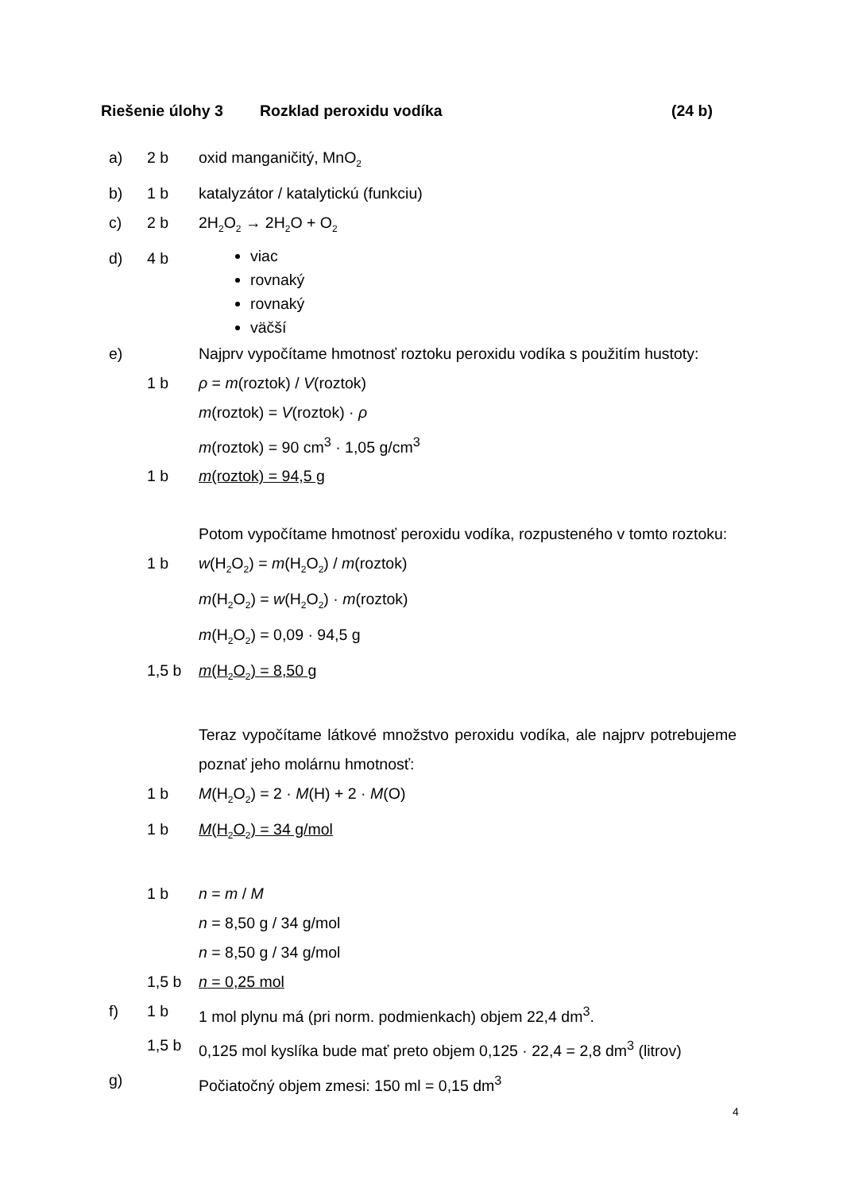Riešenie úlohy 3 Rozklad peroxidu vodíka (24 b)
a) 2 b oxid manganičitý, MnO<sub>2</sub>
b) 1 b katalyzátor / katalytickú (funkciu)
c) 2 b 2H<sub>2</sub>O<sub>2</sub> → 2H<sub>2</sub>O + O<sub>2</sub>
d) 4 b
viac
rovnaký
rovnaký
väčší
e) Najprv vypočítame hmotnosť roztoku peroxidu vodíka s použitím hustoty:
1 b ρ = m(roztok) / V(roztok)
m(roztok) = V(roztok) · ρ
m(roztok) = 90 cm<sup>3</sup> · 1,05 g/cm<sup>3</sup>
1 b m(roztok) = 94,5 g
Potom vypočítame hmotnosť peroxidu vodíka, rozpusteného v tomto roztoku:
1 b w(H<sub>2</sub>O<sub>2</sub>) = m(H<sub>2</sub>O<sub>2</sub>) / m(roztok)
m(H<sub>2</sub>O<sub>2</sub>) = w(H<sub>2</sub>O<sub>2</sub>) · m(roztok)
m(H<sub>2</sub>O<sub>2</sub>) = 0,09 · 94,5 g
1,5 b m(H<sub>2</sub>O<sub>2</sub>) = 8,50 g
Teraz vypočítame látkové množstvo peroxidu vodíka, ale najprv potrebujeme poznať jeho molárnu hmotnosť:
1 b M(H<sub>2</sub>O<sub>2</sub>) = 2 · M(H) + 2 · M(O)
1 b M(H<sub>2</sub>O<sub>2</sub>) = 34 g/mol
1 b n = m / M
n = 8,50 g / 34 g/mol
n = 8,50 g / 34 g/mol
1,5 b n = 0,25 mol
f) 1 b 1 mol plynu má (pri norm. podmienkach) objem 22,4 dm<sup>3</sup>.
1,5 b 0,125 mol kyslíka bude mať preto objem 0,125 · 22,4 = 2,8 dm<sup>3</sup> (litrov)
g) Počiatočný objem zmesi: 150 ml = 0,15 dm<sup>3</sup>
4